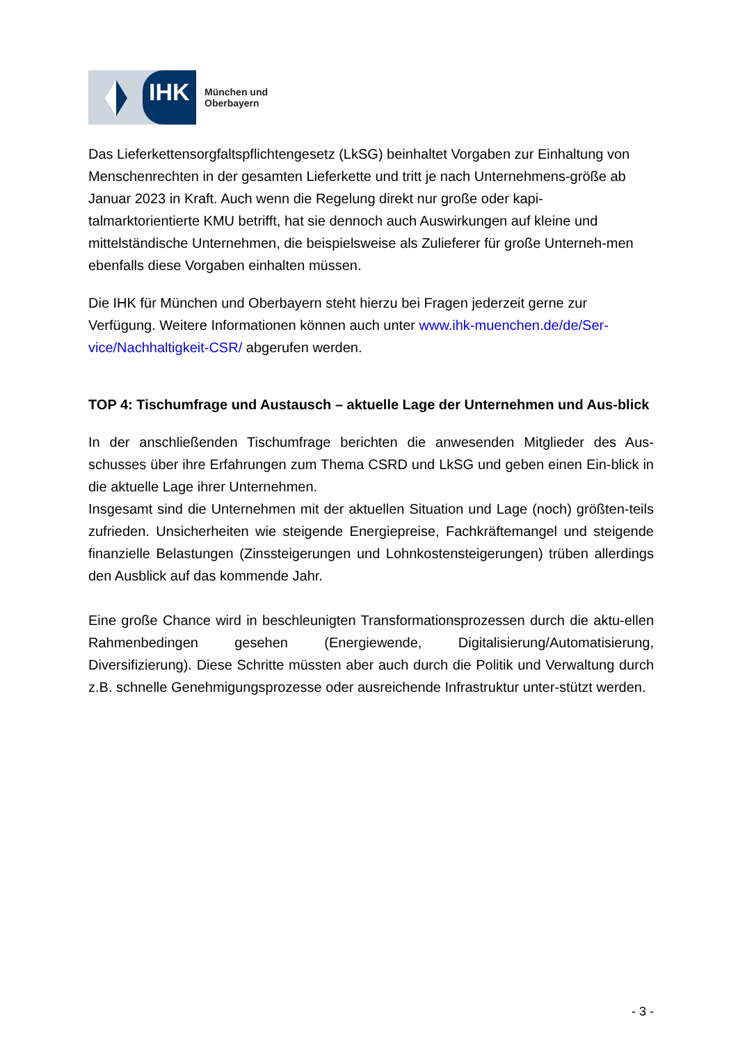IHK
München und
Oberbayern
Das Lieferkettensorgfaltspflichtengesetz (LkSG) beinhaltet Vorgaben zur Einhaltung von Menschenrechten in der gesamten Lieferkette und tritt je nach Unternehmens-größe ab Januar 2023 in Kraft. Auch wenn die Regelung direkt nur große oder kapi-talmarktorientierte KMU betrifft, hat sie dennoch auch Auswirkungen auf kleine und mittelständische Unternehmen, die beispielsweise als Zulieferer für große Unterneh-men ebenfalls diese Vorgaben einhalten müssen.
Die IHK für München und Oberbayern steht hierzu bei Fragen jederzeit gerne zur Verfügung. Weitere Informationen können auch unter www.ihk-muenchen.de/de/Ser-vice/Nachhaltigkeit-CSR/ abgerufen werden.
TOP 4: Tischumfrage und Austausch – aktuelle Lage der Unternehmen und Aus-blick
In der anschließenden Tischumfrage berichten die anwesenden Mitglieder des Aus-schusses über ihre Erfahrungen zum Thema CSRD und LkSG und geben einen Ein-blick in die aktuelle Lage ihrer Unternehmen.
Insgesamt sind die Unternehmen mit der aktuellen Situation und Lage (noch) größten-teils zufrieden. Unsicherheiten wie steigende Energiepreise, Fachkräftemangel und steigende finanzielle Belastungen (Zinssteigerungen und Lohnkostensteigerungen) trüben allerdings den Ausblick auf das kommende Jahr.
Eine große Chance wird in beschleunigten Transformationsprozessen durch die aktu-ellen Rahmenbedingen gesehen (Energiewende, Digitalisierung/Automatisierung, Diversifizierung). Diese Schritte müssten aber auch durch die Politik und Verwaltung durch z.B. schnelle Genehmigungsprozesse oder ausreichende Infrastruktur unter-stützt werden.
- 3 -